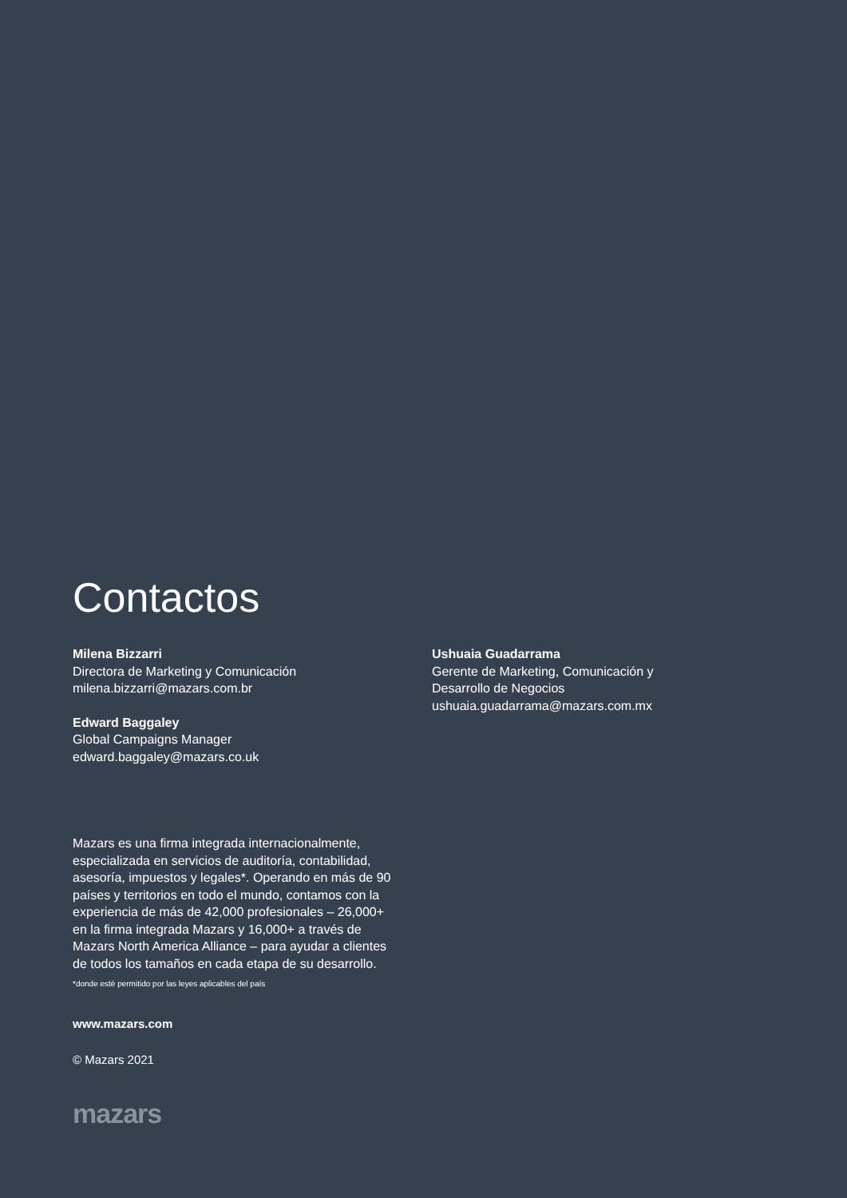Contactos
Milena Bizzarri
Directora de Marketing y Comunicación
milena.bizzarri@mazars.com.br
Edward Baggaley
Global Campaigns Manager
edward.baggaley@mazars.co.uk
Ushuaia Guadarrama
Gerente de Marketing, Comunicación y
Desarrollo de Negocios
ushuaia.guadarrama@mazars.com.mx
Mazars es una firma integrada internacionalmente, especializada en servicios de auditoría, contabilidad, asesoría, impuestos y legales*. Operando en más de 90 países y territorios en todo el mundo, contamos con la experiencia de más de 42,000 profesionales – 26,000+ en la firma integrada Mazars y 16,000+ a través de Mazars North America Alliance – para ayudar a clientes de todos los tamaños en cada etapa de su desarrollo.
*donde esté permitido por las leyes aplicables del país
www.mazars.com
© Mazars 2021
mazars